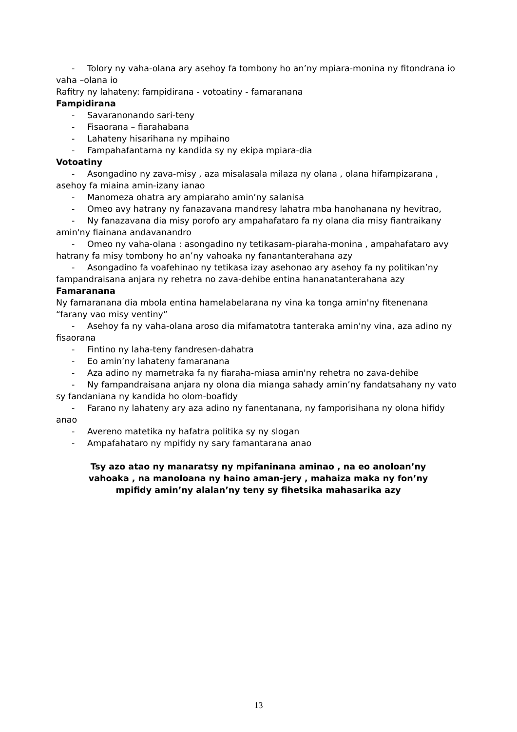- Tolory ny vaha-olana ary asehoy fa tombony ho an’ny mpiara-monina ny fitondrana io
vaha –olana io
Rafitry ny lahateny: fampidirana - votoatiny - famaranana
Fampidirana
- Savaranonando sari-teny
- Fisaorana – fiarahabana
- Lahateny hisarihana ny mpihaino
- Fampahafantarna ny kandida sy ny ekipa mpiara-dia
Votoatiny
- Asongadino ny zava-misy , aza misalasala milaza ny olana , olana hifampizarana ,
asehoy fa miaina amin-izany ianao
- Manomeza ohatra ary ampiaraho amin’ny salanisa
- Omeo avy hatrany ny fanazavana mandresy lahatra mba hanohanana ny hevitrao,
- Ny fanazavana dia misy porofo ary ampahafataro fa ny olana dia misy fiantraikany
amin'ny fiainana andavanandro
- Omeo ny vaha-olana : asongadino ny tetikasam-piaraha-monina , ampahafataro avy
hatrany fa misy tombony ho an’ny vahoaka ny fanantanterahana azy
- Asongadino fa voafehinao ny tetikasa izay asehonao ary asehoy fa ny politikan’ny
fampandraisana anjara ny rehetra no zava-dehibe entina hananatanterahana azy
Famaranana
Ny famaranana dia mbola entina hamelabelarana ny vina ka tonga amin'ny fitenenana
“farany vao misy ventiny”
- Asehoy fa ny vaha-olana aroso dia mifamatotra tanteraka amin'ny vina, aza adino ny
fisaorana
- Fintino ny laha-teny fandresen-dahatra
- Eo amin’ny lahateny famaranana
- Aza adino ny mametraka fa ny fiaraha-miasa amin'ny rehetra no zava-dehibe
- Ny fampandraisana anjara ny olona dia mianga sahady amin’ny fandatsahany ny vato
sy fandaniana ny kandida ho olom-boafidy
- Farano ny lahateny ary aza adino ny fanentanana, ny famporisihana ny olona hifidy
anao
- Avereno matetika ny hafatra politika sy ny slogan
- Ampafahataro ny mpifidy ny sary famantarana anao
Tsy azo atao ny manaratsy ny mpifaninana aminao , na eo anoloan’ny vahoaka , na manoloana ny haino aman-jery , mahaiza maka ny fon’ny mpifidy amin’ny alalan’ny teny sy fihetsika mahasarika azy
13